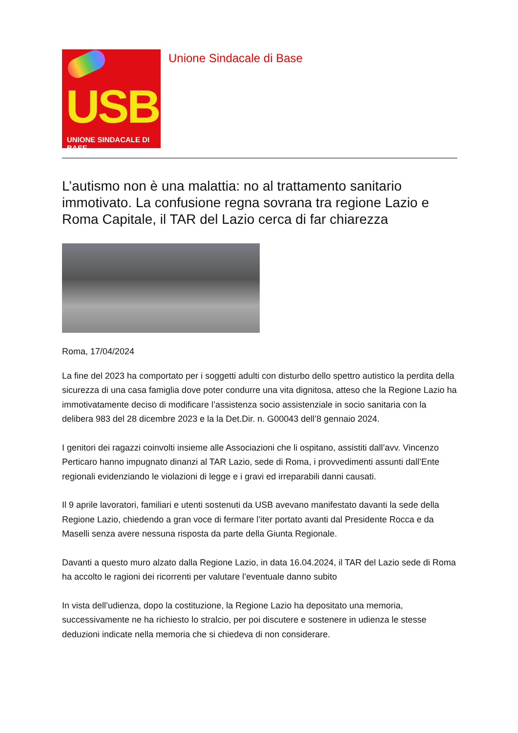USB
UNIONE SINDACALE DI BASE
Unione Sindacale di Base
L’autismo non è una malattia: no al trattamento sanitario immotivato. La confusione regna sovrana tra regione Lazio e Roma Capitale, il TAR del Lazio cerca di far chiarezza
Roma, 17/04/2024
La fine del 2023 ha comportato per i soggetti adulti con disturbo dello spettro autistico la perdita della sicurezza di una casa famiglia dove poter condurre una vita dignitosa, atteso che la Regione Lazio ha immotivatamente deciso di modificare l’assistenza socio assistenziale in socio sanitaria con la delibera 983 del 28 dicembre 2023 e la la Det.Dir. n. G00043 dell’8 gennaio 2024.
I genitori dei ragazzi coinvolti insieme alle Associazioni che li ospitano, assistiti dall’avv. Vincenzo Perticaro hanno impugnato dinanzi al TAR Lazio, sede di Roma, i provvedimenti assunti dall’Ente regionali evidenziando le violazioni di legge e i gravi ed irreparabili danni causati.
Il 9 aprile lavoratori, familiari e utenti sostenuti da USB avevano manifestato davanti la sede della Regione Lazio, chiedendo a gran voce di fermare l’iter portato avanti dal Presidente Rocca e da Maselli senza avere nessuna risposta da parte della Giunta Regionale.
Davanti a questo muro alzato dalla Regione Lazio, in data 16.04.2024, il TAR del Lazio sede di Roma ha accolto le ragioni dei ricorrenti per valutare l’eventuale danno subito
In vista dell’udienza, dopo la costituzione, la Regione Lazio ha depositato una memoria, successivamente ne ha richiesto lo stralcio, per poi discutere e sostenere in udienza le stesse deduzioni indicate nella memoria che si chiedeva di non considerare.